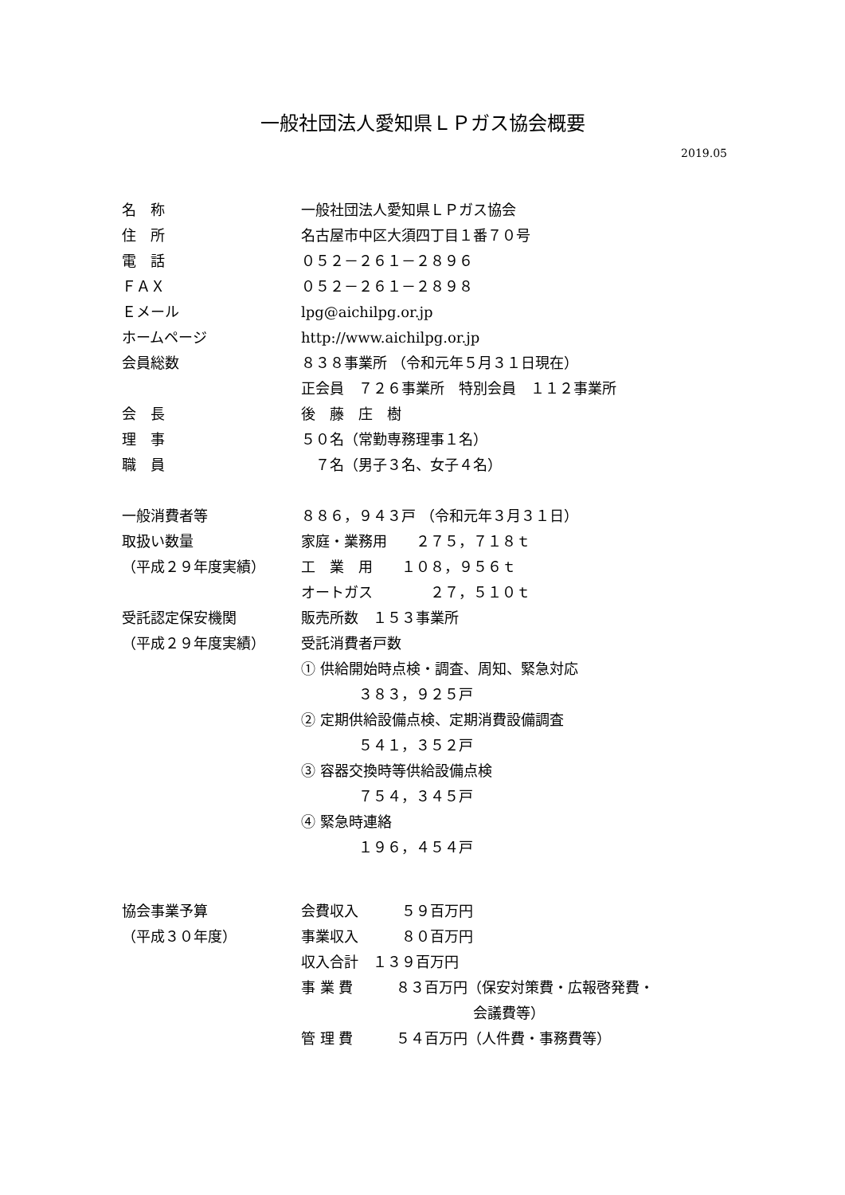一般社団法人愛知県ＬＰガス協会概要
2019.05
名　称 一般社団法人愛知県ＬＰガス協会
住　所 名古屋市中区大須四丁目１番７０号
電　話 ０５２－２６１－２８９６
ＦＡＸ ０５２－２６１－２８９８
Ｅメール lpg@aichilpg.or.jp
ホームページ http://www.aichilpg.or.jp
会員総数 ８３８事業所 （令和元年５月３１日現在）
正会員　７２６事業所　特別会員　１１２事業所
会　長 後　藤　庄　樹
理　事 ５０名（常勤専務理事１名）
職　員 　７名（男子３名、女子４名）
一般消費者等 ８８６，９４３戸 （令和元年３月３１日）
取扱い数量 家庭・業務用　　２７５，７１８ｔ
（平成２９年度実績） 工　業　用　　１０８，９５６ｔ
オートガス　　　　２７，５１０ｔ
受託認定保安機関 販売所数　１５３事業所
（平成２９年度実績） 受託消費者戸数
① 供給開始時点検・調査、周知、緊急対応
　　　　３８３，９２５戸
② 定期供給設備点検、定期消費設備調査
　　　　５４１，３５２戸
③ 容器交換時等供給設備点検
　　　　７５４，３４５戸
④ 緊急時連絡
　　　　１９６，４５４戸
協会事業予算 会費収入　　　５９百万円
（平成３０年度） 事業収入　　　８０百万円
収入合計　１３９百万円
事 業 費　　　８３百万円（保安対策費・広報啓発費・
　　　　　　　　　　　　会議費等）
管 理 費　　　５４百万円（人件費・事務費等）